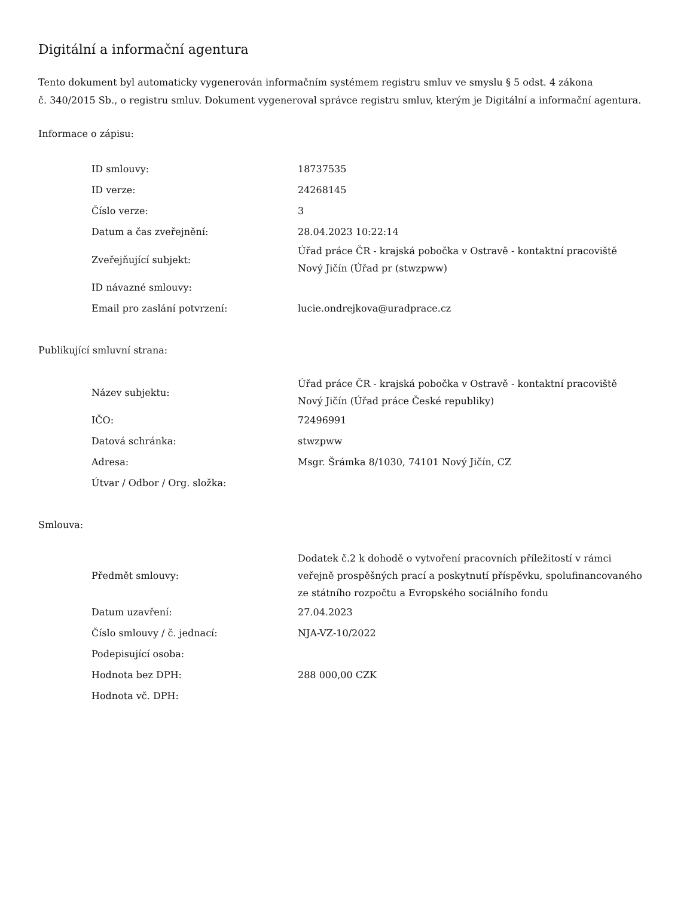Digitální a informační agentura
Tento dokument byl automaticky vygenerován informačním systémem registru smluv ve smyslu § 5 odst. 4 zákona
č. 340/2015 Sb., o registru smluv. Dokument vygeneroval správce registru smluv, kterým je Digitální a informační agentura.
Informace o zápisu:
| ID smlouvy: | 18737535 |
| ID verze: | 24268145 |
| Číslo verze: | 3 |
| Datum a čas zveřejnění: | 28.04.2023 10:22:14 |
| Zveřejňující subjekt: | Úřad práce ČR - krajská pobočka v Ostravě - kontaktní pracoviště Nový Jičín (Úřad pr (stwzpww) |
| ID návazné smlouvy: | |
| Email pro zaslání potvrzení: | lucie.ondrejkova@uradprace.cz |
Publikující smluvní strana:
| Název subjektu: | Úřad práce ČR - krajská pobočka v Ostravě - kontaktní pracoviště Nový Jičín (Úřad práce České republiky) |
| IČO: | 72496991 |
| Datová schránka: | stwzpww |
| Adresa: | Msgr. Šrámka 8/1030, 74101 Nový Jičín, CZ |
| Útvar / Odbor / Org. složka: | |
Smlouva:
| Předmět smlouvy: | Dodatek č.2 k dohodě o vytvoření pracovních příležitostí v rámci veřejně prospěšných prací a poskytnutí příspěvku, spolufinancovaného ze státního rozpočtu a Evropského sociálního fondu |
| Datum uzavření: | 27.04.2023 |
| Číslo smlouvy / č. jednací: | NJA-VZ-10/2022 |
| Podepisující osoba: | |
| Hodnota bez DPH: | 288 000,00 CZK |
| Hodnota vč. DPH: | |